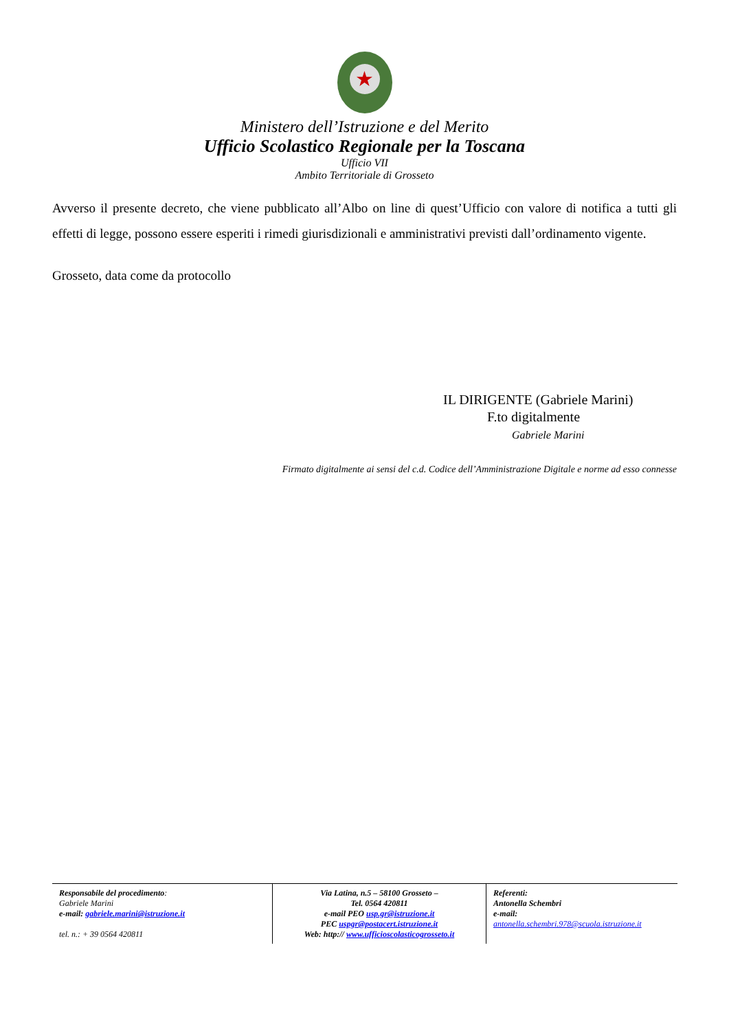★
Ministero dell’Istruzione e del Merito
Ufficio Scolastico Regionale per la Toscana
Ufficio VII
Ambito Territoriale di Grosseto
Avverso il presente decreto, che viene pubblicato all’Albo on line di quest’Ufficio con valore di notifica a tutti gli effetti di legge, possono essere esperiti i rimedi giurisdizionali e amministrativi previsti dall’ordinamento vigente.
Grosseto, data come da protocollo
IL DIRIGENTE (Gabriele Marini)
F.to digitalmente
Gabriele Marini
Firmato digitalmente ai sensi del c.d. Codice dell’Amministrazione Digitale e norme ad esso connesse
Responsabile del procedimento:
Gabriele Marini
e-mail: gabriele.marini@istruzione.it
tel. n.: + 39 0564 420811
Via Latina, n.5 – 58100 Grosseto –
Tel. 0564 420811
e-mail PEO usp.gr@istruzione.it
PEC uspgr@postacert.istruzione.it
Web: http:// www.ufficioscolasticogrosseto.it
Referenti:
Antonella Schembri
e-mail:
antonella.schembri.978@scuola.istruzione.it